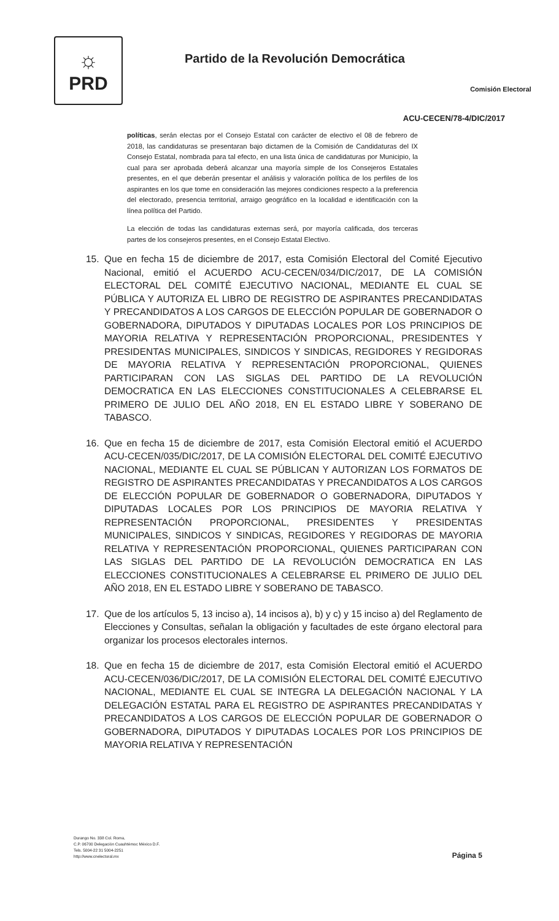☼
PRD
Partido de la Revolución Democrática
Comisión Electoral
ACU-CECEN/78-4/DIC/2017
políticas, serán electas por el Consejo Estatal con carácter de electivo el 08 de febrero de 2018, las candidaturas se presentaran bajo dictamen de la Comisión de Candidaturas del IX Consejo Estatal, nombrada para tal efecto, en una lista única de candidaturas por Municipio, la cual para ser aprobada deberá alcanzar una mayoría simple de los Consejeros Estatales presentes, en el que deberán presentar el análisis y valoración política de los perfiles de los aspirantes en los que tome en consideración las mejores condiciones respecto a la preferencia del electorado, presencia territorial, arraigo geográfico en la localidad e identificación con la línea política del Partido.
La elección de todas las candidaturas externas será, por mayoría calificada, dos terceras partes de los consejeros presentes, en el Consejo Estatal Electivo.
15. Que en fecha 15 de diciembre de 2017, esta Comisión Electoral del Comité Ejecutivo Nacional, emitió el ACUERDO ACU-CECEN/034/DIC/2017, DE LA COMISIÓN ELECTORAL DEL COMITÉ EJECUTIVO NACIONAL, MEDIANTE EL CUAL SE PÚBLICA Y AUTORIZA EL LIBRO DE REGISTRO DE ASPIRANTES PRECANDIDATAS Y PRECANDIDATOS A LOS CARGOS DE ELECCIÓN POPULAR DE GOBERNADOR O GOBERNADORA, DIPUTADOS Y DIPUTADAS LOCALES POR LOS PRINCIPIOS DE MAYORIA RELATIVA Y REPRESENTACIÓN PROPORCIONAL, PRESIDENTES Y PRESIDENTAS MUNICIPALES, SINDICOS Y SINDICAS, REGIDORES Y REGIDORAS DE MAYORIA RELATIVA Y REPRESENTACIÓN PROPORCIONAL, QUIENES PARTICIPARAN CON LAS SIGLAS DEL PARTIDO DE LA REVOLUCIÓN DEMOCRATICA EN LAS ELECCIONES CONSTITUCIONALES A CELEBRARSE EL PRIMERO DE JULIO DEL AÑO 2018, EN EL ESTADO LIBRE Y SOBERANO DE TABASCO.
16. Que en fecha 15 de diciembre de 2017, esta Comisión Electoral emitió el ACUERDO ACU-CECEN/035/DIC/2017, DE LA COMISIÓN ELECTORAL DEL COMITÉ EJECUTIVO NACIONAL, MEDIANTE EL CUAL SE PÚBLICAN Y AUTORIZAN LOS FORMATOS DE REGISTRO DE ASPIRANTES PRECANDIDATAS Y PRECANDIDATOS A LOS CARGOS DE ELECCIÓN POPULAR DE GOBERNADOR O GOBERNADORA, DIPUTADOS Y DIPUTADAS LOCALES POR LOS PRINCIPIOS DE MAYORIA RELATIVA Y REPRESENTACIÓN PROPORCIONAL, PRESIDENTES Y PRESIDENTAS MUNICIPALES, SINDICOS Y SINDICAS, REGIDORES Y REGIDORAS DE MAYORIA RELATIVA Y REPRESENTACIÓN PROPORCIONAL, QUIENES PARTICIPARAN CON LAS SIGLAS DEL PARTIDO DE LA REVOLUCIÓN DEMOCRATICA EN LAS ELECCIONES CONSTITUCIONALES A CELEBRARSE EL PRIMERO DE JULIO DEL AÑO 2018, EN EL ESTADO LIBRE Y SOBERANO DE TABASCO.
17. Que de los artículos 5, 13 inciso a), 14 incisos a), b) y c) y 15 inciso a) del Reglamento de Elecciones y Consultas, señalan la obligación y facultades de este órgano electoral para organizar los procesos electorales internos.
18. Que en fecha 15 de diciembre de 2017, esta Comisión Electoral emitió el ACUERDO ACU-CECEN/036/DIC/2017, DE LA COMISIÓN ELECTORAL DEL COMITÉ EJECUTIVO NACIONAL, MEDIANTE EL CUAL SE INTEGRA LA DELEGACIÓN NACIONAL Y LA DELEGACIÓN ESTATAL PARA EL REGISTRO DE ASPIRANTES PRECANDIDATAS Y PRECANDIDATOS A LOS CARGOS DE ELECCIÓN POPULAR DE GOBERNADOR O GOBERNADORA, DIPUTADOS Y DIPUTADAS LOCALES POR LOS PRINCIPIOS DE MAYORIA RELATIVA Y REPRESENTACIÓN
Durango No. 338 Col. Roma,
C.P. 06700 Delegación Cuauhtémoc México D.F.
Tels. 5004-22 31 5004-2251
http://www.cnelectoral.mx
Página 5